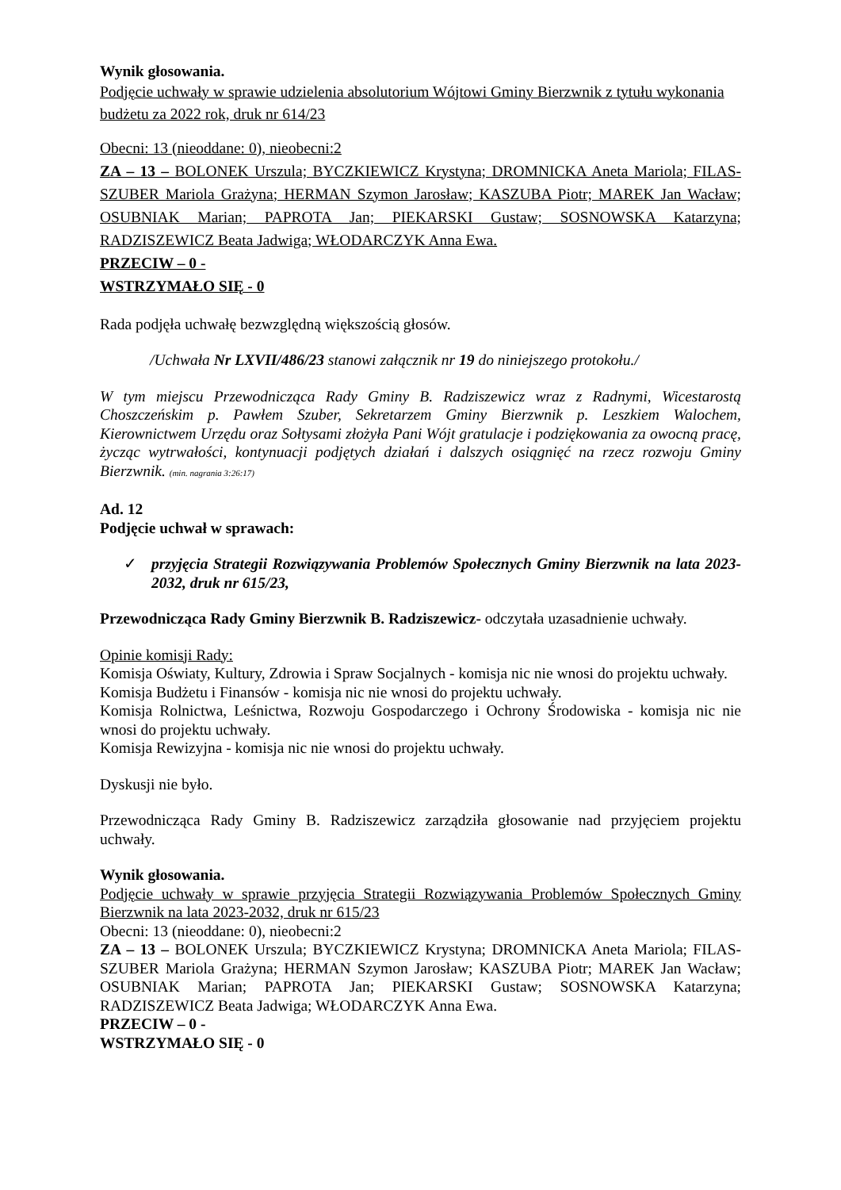Wynik głosowania.
Podjęcie uchwały w sprawie udzielenia absolutorium Wójtowi Gminy Bierzwnik z tytułu wykonania budżetu za 2022 rok, druk nr 614/23
Obecni: 13 (nieoddane: 0), nieobecni:2
ZA – 13 – BOLONEK Urszula; BYCZKIEWICZ Krystyna; DROMNICKA Aneta Mariola; FILAS-SZUBER Mariola Grażyna; HERMAN Szymon Jarosław; KASZUBA Piotr; MAREK Jan Wacław; OSUBNIAK Marian; PAPROTA Jan; PIEKARSKI Gustaw; SOSNOWSKA Katarzyna; RADZISZEWICZ Beata Jadwiga; WŁODARCZYK Anna Ewa.
PRZECIW – 0 -
WSTRZYMAŁO SIĘ - 0
Rada podjęła uchwałę bezwzględną większością głosów.
/Uchwała Nr LXVII/486/23 stanowi załącznik nr 19 do niniejszego protokołu./
W tym miejscu Przewodnicząca Rady Gminy B. Radziszewicz wraz z Radnymi, Wicestarostą Choszczeńskim p. Pawłem Szuber, Sekretarzem Gminy Bierzwnik p. Leszkiem Walochem, Kierownictwem Urzędu oraz Sołtysami złożyła Pani Wójt gratulacje i podziękowania za owocną pracę, życząc wytrwałości, kontynuacji podjętych działań i dalszych osiągnięć na rzecz rozwoju Gminy Bierzwnik. (min. nagrania 3:26:17)
Ad. 12
Podjęcie uchwał w sprawach:
✓ przyjęcia Strategii Rozwiązywania Problemów Społecznych Gminy Bierzwnik na lata 2023-2032, druk nr 615/23,
Przewodnicząca Rady Gminy Bierzwnik B. Radziszewicz- odczytała uzasadnienie uchwały.
Opinie komisji Rady:
Komisja Oświaty, Kultury, Zdrowia i Spraw Socjalnych - komisja nic nie wnosi do projektu uchwały.
Komisja Budżetu i Finansów - komisja nic nie wnosi do projektu uchwały.
Komisja Rolnictwa, Leśnictwa, Rozwoju Gospodarczego i Ochrony Środowiska - komisja nic nie wnosi do projektu uchwały.
Komisja Rewizyjna - komisja nic nie wnosi do projektu uchwały.
Dyskusji nie było.
Przewodnicząca Rady Gminy B. Radziszewicz zarządziła głosowanie nad przyjęciem projektu uchwały.
Wynik głosowania.
Podjęcie uchwały w sprawie przyjęcia Strategii Rozwiązywania Problemów Społecznych Gminy Bierzwnik na lata 2023-2032, druk nr 615/23
Obecni: 13 (nieoddane: 0), nieobecni:2
ZA – 13 – BOLONEK Urszula; BYCZKIEWICZ Krystyna; DROMNICKA Aneta Mariola; FILAS-SZUBER Mariola Grażyna; HERMAN Szymon Jarosław; KASZUBA Piotr; MAREK Jan Wacław; OSUBNIAK Marian; PAPROTA Jan; PIEKARSKI Gustaw; SOSNOWSKA Katarzyna; RADZISZEWICZ Beata Jadwiga; WŁODARCZYK Anna Ewa.
PRZECIW – 0 -
WSTRZYMAŁO SIĘ - 0